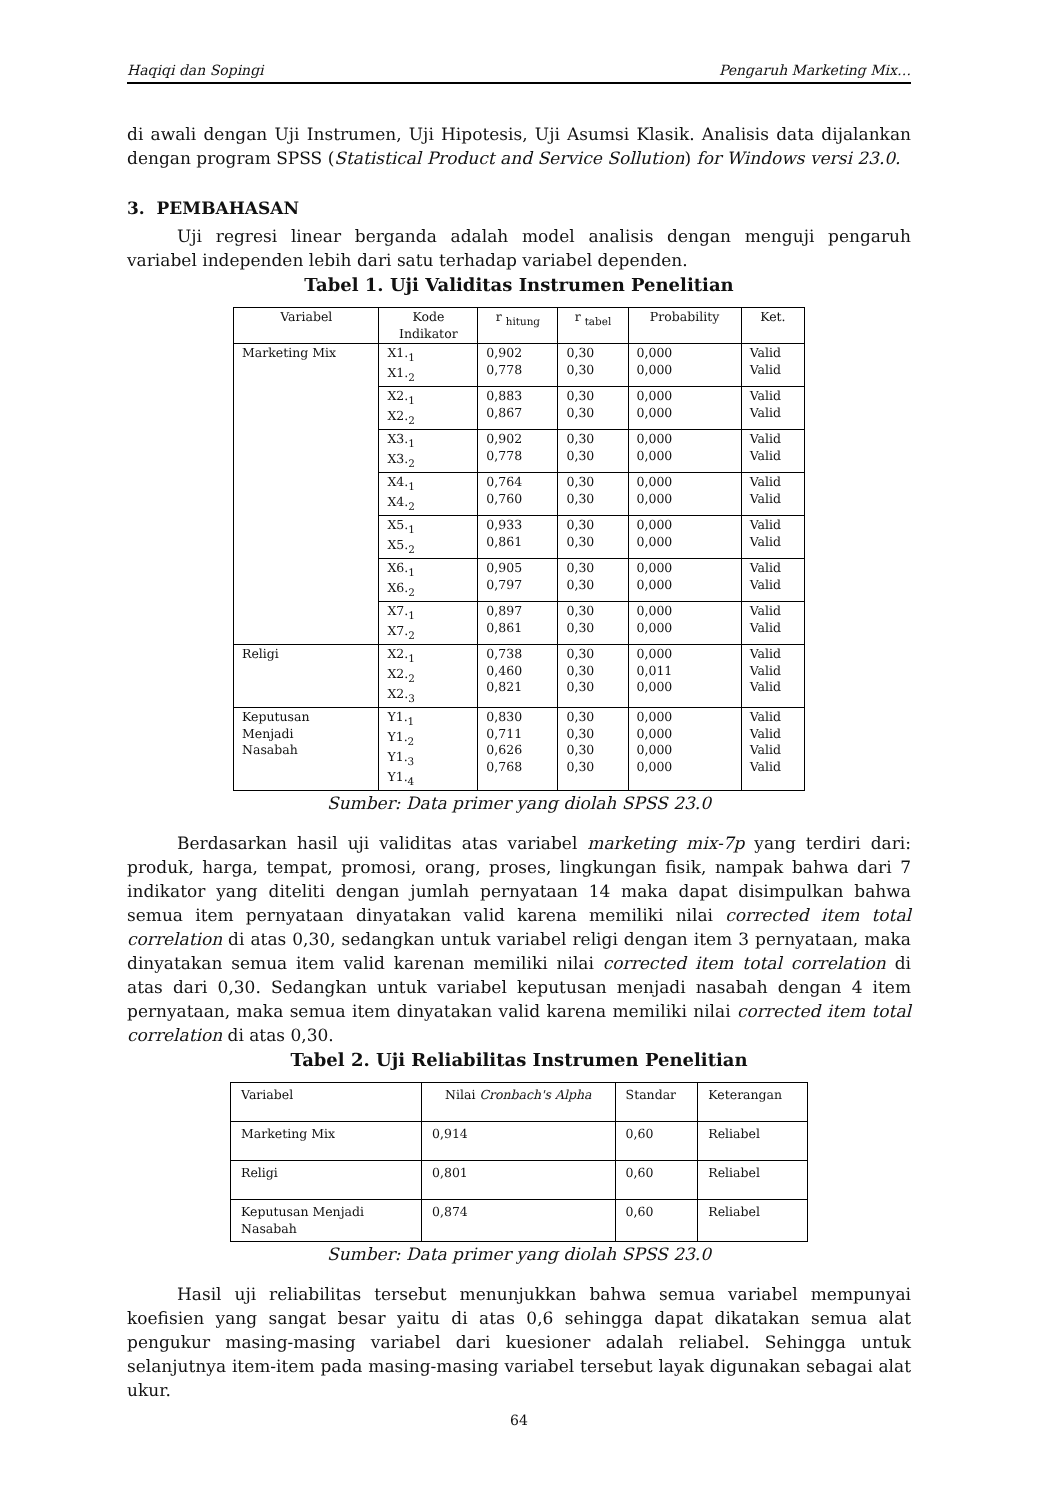Haqiqi dan Sopingi Pengaruh Marketing Mix…
di awali dengan Uji Instrumen, Uji Hipotesis, Uji Asumsi Klasik. Analisis data dijalankan dengan program SPSS (Statistical Product and Service Sollution) for Windows versi 23.0.
3. PEMBAHASAN
Uji regresi linear berganda adalah model analisis dengan menguji pengaruh variabel independen lebih dari satu terhadap variabel dependen.
Tabel 1. Uji Validitas Instrumen Penelitian
| Variabel | Kode Indikator | r <sub>hitung</sub> | r <sub>tabel</sub> | Probability | Ket. |
| --- | --- | --- | --- | --- | --- |
| Marketing Mix | X1.<sub>1</sub> X1.<sub>2</sub> | 0,902 0,778 | 0,30 0,30 | 0,000 0,000 | Valid Valid |
| | X2.<sub>1</sub> X2.<sub>2</sub> | 0,883 0,867 | 0,30 0,30 | 0,000 0,000 | Valid Valid |
| | X3.<sub>1</sub> X3.<sub>2</sub> | 0,902 0,778 | 0,30 0,30 | 0,000 0,000 | Valid Valid |
| | X4.<sub>1</sub> X4.<sub>2</sub> | 0,764 0,760 | 0,30 0,30 | 0,000 0,000 | Valid Valid |
| | X5.<sub>1</sub> X5.<sub>2</sub> | 0,933 0,861 | 0,30 0,30 | 0,000 0,000 | Valid Valid |
| | X6.<sub>1</sub> X6.<sub>2</sub> | 0,905 0,797 | 0,30 0,30 | 0,000 0,000 | Valid Valid |
| | X7.<sub>1</sub> X7.<sub>2</sub> | 0,897 0,861 | 0,30 0,30 | 0,000 0,000 | Valid Valid |
| Religi | X2.<sub>1</sub> X2.<sub>2</sub> X2.<sub>3</sub> | 0,738 0,460 0,821 | 0,30 0,30 0,30 | 0,000 0,011 0,000 | Valid Valid Valid |
| Keputusan Menjadi Nasabah | Y1.<sub>1</sub> Y1.<sub>2</sub> Y1.<sub>3</sub> Y1.<sub>4</sub> | 0,830 0,711 0,626 0,768 | 0,30 0,30 0,30 0,30 | 0,000 0,000 0,000 0,000 | Valid Valid Valid Valid |
Sumber: Data primer yang diolah SPSS 23.0
Berdasarkan hasil uji validitas atas variabel marketing mix-7p yang terdiri dari: produk, harga, tempat, promosi, orang, proses, lingkungan fisik, nampak bahwa dari 7 indikator yang diteliti dengan jumlah pernyataan 14 maka dapat disimpulkan bahwa semua item pernyataan dinyatakan valid karena memiliki nilai corrected item total correlation di atas 0,30, sedangkan untuk variabel religi dengan item 3 pernyataan, maka dinyatakan semua item valid karenan memiliki nilai corrected item total correlation di atas dari 0,30. Sedangkan untuk variabel keputusan menjadi nasabah dengan 4 item pernyataan, maka semua item dinyatakan valid karena memiliki nilai corrected item total correlation di atas 0,30.
Tabel 2. Uji Reliabilitas Instrumen Penelitian
| Variabel | Nilai Cronbach's Alpha | Standar | Keterangan |
| --- | --- | --- | --- |
| Marketing Mix | 0,914 | 0,60 | Reliabel |
| Religi | 0,801 | 0,60 | Reliabel |
| Keputusan Menjadi Nasabah | 0,874 | 0,60 | Reliabel |
Sumber: Data primer yang diolah SPSS 23.0
Hasil uji reliabilitas tersebut menunjukkan bahwa semua variabel mempunyai koefisien yang sangat besar yaitu di atas 0,6 sehingga dapat dikatakan semua alat pengukur masing-masing variabel dari kuesioner adalah reliabel. Sehingga untuk selanjutnya item-item pada masing-masing variabel tersebut layak digunakan sebagai alat ukur.
64